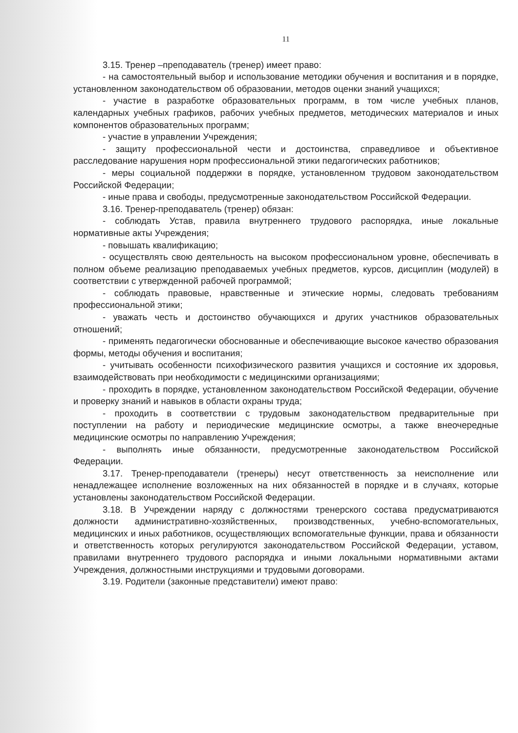11
3.15. Тренер –преподаватель (тренер) имеет право:
- на самостоятельный выбор и использование методики обучения и воспитания и в порядке, установленном законодательством об образовании, методов оценки знаний учащихся;
- участие в разработке образовательных программ, в том числе учебных планов, календарных учебных графиков, рабочих учебных предметов, методических материалов и иных компонентов образовательных программ;
- участие в управлении Учреждения;
- защиту профессиональной чести и достоинства, справедливое и объективное расследование нарушения норм профессиональной этики педагогических работников;
- меры социальной поддержки в порядке, установленном трудовом законодательством Российской Федерации;
- иные права и свободы, предусмотренные законодательством Российской Федерации.
3.16. Тренер-преподаватель (тренер) обязан:
- соблюдать Устав, правила внутреннего трудового распорядка, иные локальные нормативные акты Учреждения;
- повышать квалификацию;
- осуществлять свою деятельность на высоком профессиональном уровне, обеспечивать в полном объеме реализацию преподаваемых учебных предметов, курсов, дисциплин (модулей) в соответствии с утвержденной рабочей программой;
- соблюдать правовые, нравственные и этические нормы, следовать требованиям профессиональной этики;
- уважать честь и достоинство обучающихся и других участников образовательных отношений;
- применять педагогически обоснованные и обеспечивающие высокое качество образования формы, методы обучения и воспитания;
- учитывать особенности психофизического развития учащихся и состояние их здоровья, взаимодействовать при необходимости с медицинскими организациями;
- проходить в порядке, установленном законодательством Российской Федерации, обучение и проверку знаний и навыков в области охраны труда;
- проходить в соответствии с трудовым законодательством предварительные при поступлении на работу и периодические медицинские осмотры, а также внеочередные медицинские осмотры по направлению Учреждения;
- выполнять иные обязанности, предусмотренные законодательством Российской Федерации.
3.17. Тренер-преподаватели (тренеры) несут ответственность за неисполнение или ненадлежащее исполнение возложенных на них обязанностей в порядке и в случаях, которые установлены законодательством Российской Федерации.
3.18. В Учреждении наряду с должностями тренерского состава предусматриваются должности административно-хозяйственных, производственных, учебно-вспомогательных, медицинских и иных работников, осуществляющих вспомогательные функции, права и обязанности и ответственность которых регулируются законодательством Российской Федерации, уставом, правилами внутреннего трудового распорядка и иными локальными нормативными актами Учреждения, должностными инструкциями и трудовыми договорами.
3.19. Родители (законные представители) имеют право: